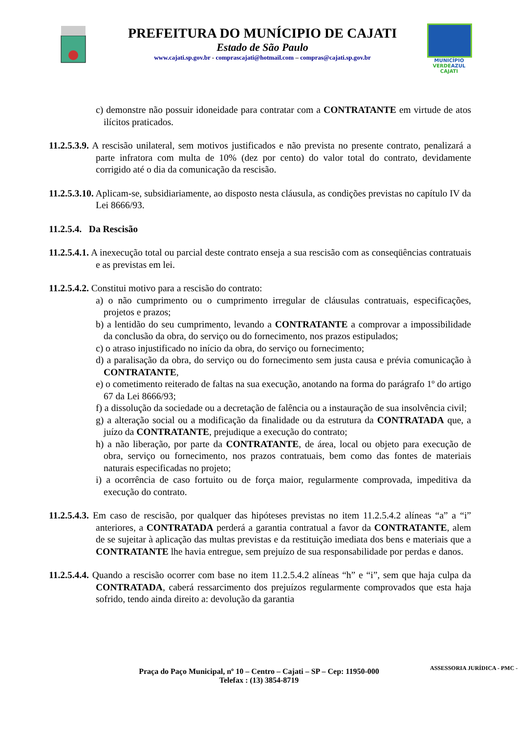PREFEITURA DO MUNÍCIPIO DE CAJATI
Estado de São Paulo
www.cajati.sp.gov.br - comprascajati@hotmail.com – compras@cajati.sp.gov.br
MUNICÍPIO
VERDEAZUL
CAJATI
c) demonstre não possuir idoneidade para contratar com a CONTRATANTE em virtude de atos ilícitos praticados.
11.2.5.3.9. A rescisão unilateral, sem motivos justificados e não prevista no presente contrato, penalizará a parte infratora com multa de 10% (dez por cento) do valor total do contrato, devidamente corrigido até o dia da comunicação da rescisão.
11.2.5.3.10. Aplicam-se, subsidiariamente, ao disposto nesta cláusula, as condições previstas no capítulo IV da Lei 8666/93.
11.2.5.4. Da Rescisão
11.2.5.4.1. A inexecução total ou parcial deste contrato enseja a sua rescisão com as conseqüências contratuais e as previstas em lei.
11.2.5.4.2. Constitui motivo para a rescisão do contrato:
a) o não cumprimento ou o cumprimento irregular de cláusulas contratuais, especificações, projetos e prazos;
b) a lentidão do seu cumprimento, levando a CONTRATANTE a comprovar a impossibilidade da conclusão da obra, do serviço ou do fornecimento, nos prazos estipulados;
c) o atraso injustificado no início da obra, do serviço ou fornecimento;
d) a paralisação da obra, do serviço ou do fornecimento sem justa causa e prévia comunicação à CONTRATANTE,
e) o cometimento reiterado de faltas na sua execução, anotando na forma do parágrafo 1º do artigo 67 da Lei 8666/93;
f) a dissolução da sociedade ou a decretação de falência ou a instauração de sua insolvência civil;
g) a alteração social ou a modificação da finalidade ou da estrutura da CONTRATADA que, a juízo da CONTRATANTE, prejudique a execução do contrato;
h) a não liberação, por parte da CONTRATANTE, de área, local ou objeto para execução de obra, serviço ou fornecimento, nos prazos contratuais, bem como das fontes de materiais naturais especificadas no projeto;
i) a ocorrência de caso fortuito ou de força maior, regularmente comprovada, impeditiva da execução do contrato.
11.2.5.4.3. Em caso de rescisão, por qualquer das hipóteses previstas no item 11.2.5.4.2 alíneas “a” a “i” anteriores, a CONTRATADA perderá a garantia contratual a favor da CONTRATANTE, alem de se sujeitar à aplicação das multas previstas e da restituição imediata dos bens e materiais que a CONTRATANTE lhe havia entregue, sem prejuízo de sua responsabilidade por perdas e danos.
11.2.5.4.4. Quando a rescisão ocorrer com base no item 11.2.5.4.2 alíneas “h” e “i”, sem que haja culpa da CONTRATADA, caberá ressarcimento dos prejuízos regularmente comprovados que esta haja sofrido, tendo ainda direito a: devolução da garantia
Praça do Paço Municipal, nº 10 – Centro – Cajati – SP – Cep: 11950-000
Telefax : (13) 3854-8719
ASSESSORIA JURÍDICA - PMC -